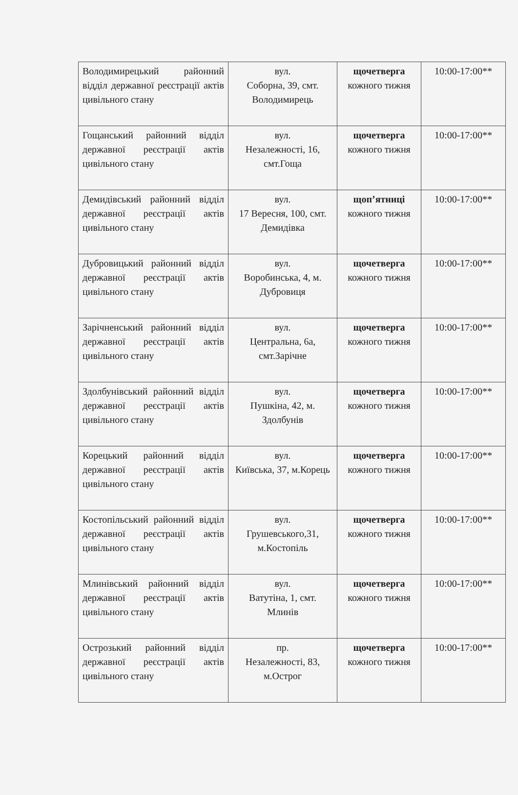| Володимирецький районний відділ державної реєстрації актів цивільного стану | вул. Соборна, 39, смт. Володимирець | щочетверга кожного тижня | 10:00-17:00** |
| Гощанський районний відділ державної реєстрації актів цивільного стану | вул. Незалежності, 16, смт.Гоща | щочетверга кожного тижня | 10:00-17:00** |
| Демидівський районний відділ державної реєстрації актів цивільного стану | вул. 17 Вересня, 100, смт. Демидівка | щоп’ятниці кожного тижня | 10:00-17:00** |
| Дубровицький районний відділ державної реєстрації актів цивільного стану | вул. Воробинська, 4, м. Дубровиця | щочетверга кожного тижня | 10:00-17:00** |
| Зарічненський районний відділ державної реєстрації актів цивільного стану | вул. Центральна, 6а, смт.Зарічне | щочетверга кожного тижня | 10:00-17:00** |
| Здолбунівський районний відділ державної реєстрації актів цивільного стану | вул. Пушкіна, 42, м. Здолбунів | щочетверга кожного тижня | 10:00-17:00** |
| Корецький районний відділ державної реєстрації актів цивільного стану | вул. Київська, 37, м.Корець | щочетверга кожного тижня | 10:00-17:00** |
| Костопільський районний відділ державної реєстрації актів цивільного стану | вул. Грушевського,31, м.Костопіль | щочетверга кожного тижня | 10:00-17:00** |
| Млинівський районний відділ державної реєстрації актів цивільного стану | вул. Ватутіна, 1, смт. Млинів | щочетверга кожного тижня | 10:00-17:00** |
| Острозький районний відділ державної реєстрації актів цивільного стану | пр. Незалежності, 83, м.Острог | щочетверга кожного тижня | 10:00-17:00** |